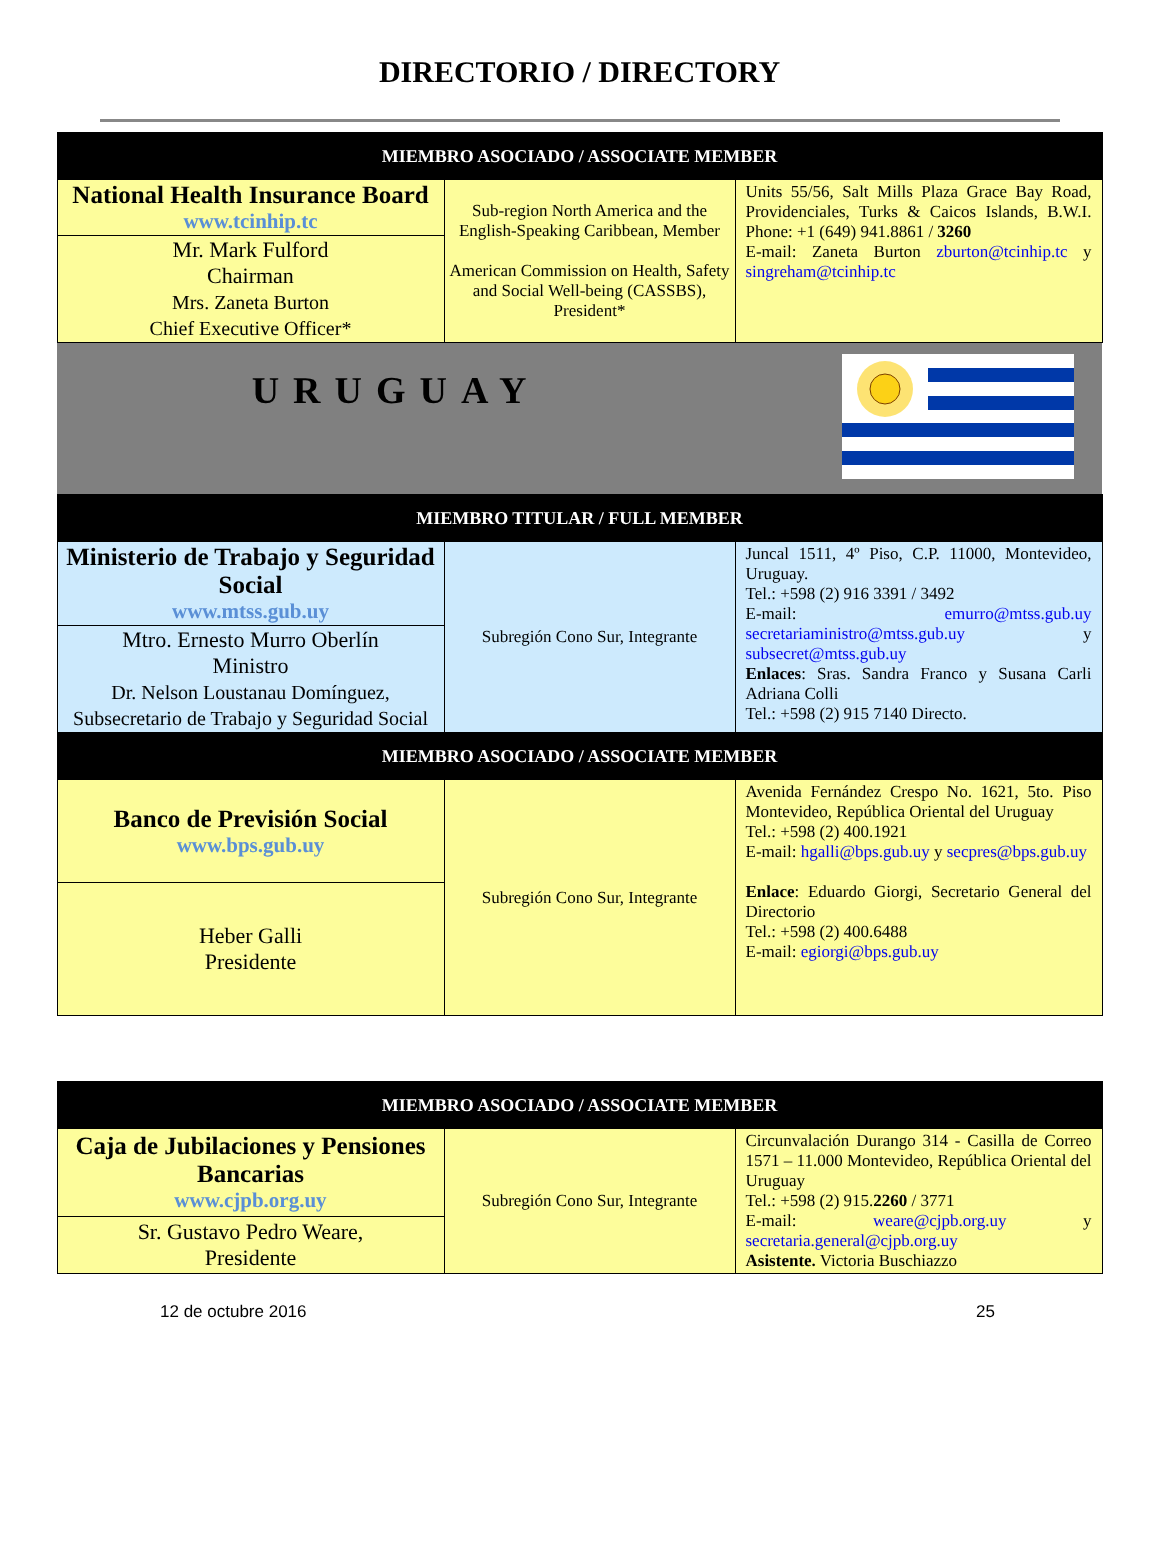DIRECTORIO / DIRECTORY
| MIEMBRO ASOCIADO / ASSOCIATE MEMBER | | |
| --- | --- | --- |
| National Health Insurance Board www.tcinhip.tc | Sub-region North America and the English-Speaking Caribbean, Member American Commission on Health, Safety and Social Well-being (CASSBS), President* | Units 55/56, Salt Mills Plaza Grace Bay Road, Providenciales, Turks & Caicos Islands, B.W.I. Phone: +1 (649) 941.8861 / 3260 E-mail: Zaneta Burton zburton@tcinhip.tc y singreham@tcinhip.tc |
| Mr. Mark Fulford Chairman Mrs. Zaneta Burton Chief Executive Officer* | | |
| URUGUAY | | |
| MIEMBRO TITULAR / FULL MEMBER | | |
| Ministerio de Trabajo y Seguridad Social www.mtss.gub.uy | Subregión Cono Sur, Integrante | Juncal 1511, 4º Piso, C.P. 11000, Montevideo, Uruguay. Tel.: +598 (2) 916 3391 / 3492 E-mail: emurro@mtss.gub.uy secretariaministro@mtss.gub.uy y subsecret@mtss.gub.uy Enlaces : Sras. Sandra Franco y Susana Carli Adriana Colli Tel.: +598 (2) 915 7140 Directo. |
| Mtro. Ernesto Murro Oberlín Ministro Dr. Nelson Loustanau Domínguez, Subsecretario de Trabajo y Seguridad Social | | |
| MIEMBRO ASOCIADO / ASSOCIATE MEMBER | | |
| Banco de Previsión Social www.bps.gub.uy | Subregión Cono Sur, Integrante | Avenida Fernández Crespo No. 1621, 5to. Piso Montevideo, República Oriental del Uruguay Tel.: +598 (2) 400.1921 E-mail: hgalli@bps.gub.uy y secpres@bps.gub.uy Enlace : Eduardo Giorgi, Secretario General del Directorio Tel.: +598 (2) 400.6488 E-mail: egiorgi@bps.gub.uy |
| Heber Galli Presidente | | |
| MIEMBRO ASOCIADO / ASSOCIATE MEMBER | | |
| --- | --- | --- |
| Caja de Jubilaciones y Pensiones Bancarias www.cjpb.org.uy | Subregión Cono Sur, Integrante | Circunvalación Durango 314 - Casilla de Correo 1571 – 11.000 Montevideo, República Oriental del Uruguay Tel.: +598 (2) 915. 2260 / 3771 E-mail: weare@cjpb.org.uy y secretaria.general@cjpb.org.uy Asistente. Victoria Buschiazzo |
| Sr. Gustavo Pedro Weare, Presidente | | |
12 de octubre 2016 25